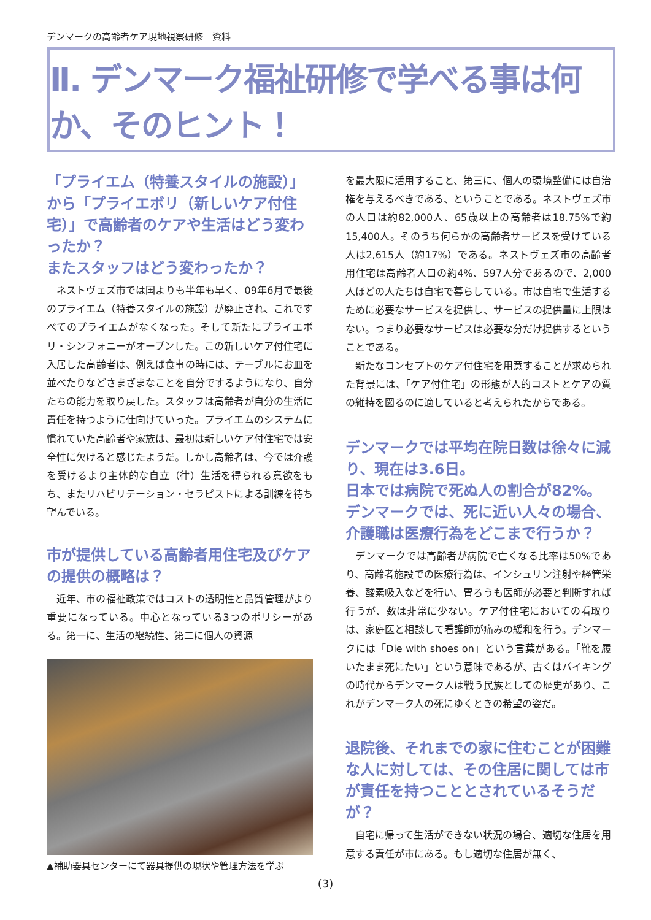デンマークの高齢者ケア現地視察研修　資料
Ⅱ. デンマーク福祉研修で学べる事は何か、そのヒント！
「プライエム（特養スタイルの施設）」から「プライエボリ（新しいケア付住宅）」で高齢者のケアや生活はどう変わったか？
またスタッフはどう変わったか？
ネストヴェズ市では国よりも半年も早く、09年6月で最後のプライエム（特養スタイルの施設）が廃止され、これですべてのプライエムがなくなった。そして新たにプライエボリ・シンフォニーがオープンした。この新しいケア付住宅に入居した高齢者は、例えば食事の時には、テーブルにお皿を並べたりなどさまざまなことを自分でするようになり、自分たちの能力を取り戻した。スタッフは高齢者が自分の生活に責任を持つように仕向けていった。プライエムのシステムに慣れていた高齢者や家族は、最初は新しいケア付住宅では安全性に欠けると感じたようだ。しかし高齢者は、今では介護を受けるより主体的な自立（律）生活を得られる意欲をもち、またリハビリテーション・セラピストによる訓練を待ち望んでいる。
市が提供している高齢者用住宅及びケアの提供の概略は？
近年、市の福祉政策ではコストの透明性と品質管理がより重要になっている。中心となっている3つのポリシーがある。第一に、生活の継続性、第二に個人の資源
▲補助器具センターにて器具提供の現状や管理方法を学ぶ
を最大限に活用すること、第三に、個人の環境整備には自治権を与えるべきである、ということである。ネストヴェズ市の人口は約82,000人、65歳以上の高齢者は18.75%で約15,400人。そのうち何らかの高齢者サービスを受けている人は2,615人（約17%）である。ネストヴェズ市の高齢者用住宅は高齢者人口の約4%、597人分であるので、2,000人ほどの人たちは自宅で暮らしている。市は自宅で生活するために必要なサービスを提供し、サービスの提供量に上限はない。つまり必要なサービスは必要な分だけ提供するということである。
新たなコンセプトのケア付住宅を用意することが求められた背景には、「ケア付住宅」の形態が人的コストとケアの質の維持を図るのに適していると考えられたからである。
デンマークでは平均在院日数は徐々に減り、現在は3.6日。
日本では病院で死ぬ人の割合が82%。デンマークでは、死に近い人々の場合、介護職は医療行為をどこまで行うか？
デンマークでは高齢者が病院で亡くなる比率は50%であり、高齢者施設での医療行為は、インシュリン注射や経管栄養、酸素吸入などを行い、胃ろうも医師が必要と判断すれば行うが、数は非常に少ない。ケア付住宅においての看取りは、家庭医と相談して看護師が痛みの緩和を行う。デンマークには「Die with shoes on」という言葉がある。「靴を履いたまま死にたい」という意味であるが、古くはバイキングの時代からデンマーク人は戦う民族としての歴史があり、これがデンマーク人の死にゆくときの希望の姿だ。
退院後、それまでの家に住むことが困難な人に対しては、その住居に関しては市が責任を持つこととされているそうだが？
自宅に帰って生活ができない状況の場合、適切な住居を用意する責任が市にある。もし適切な住居が無く、
(3)